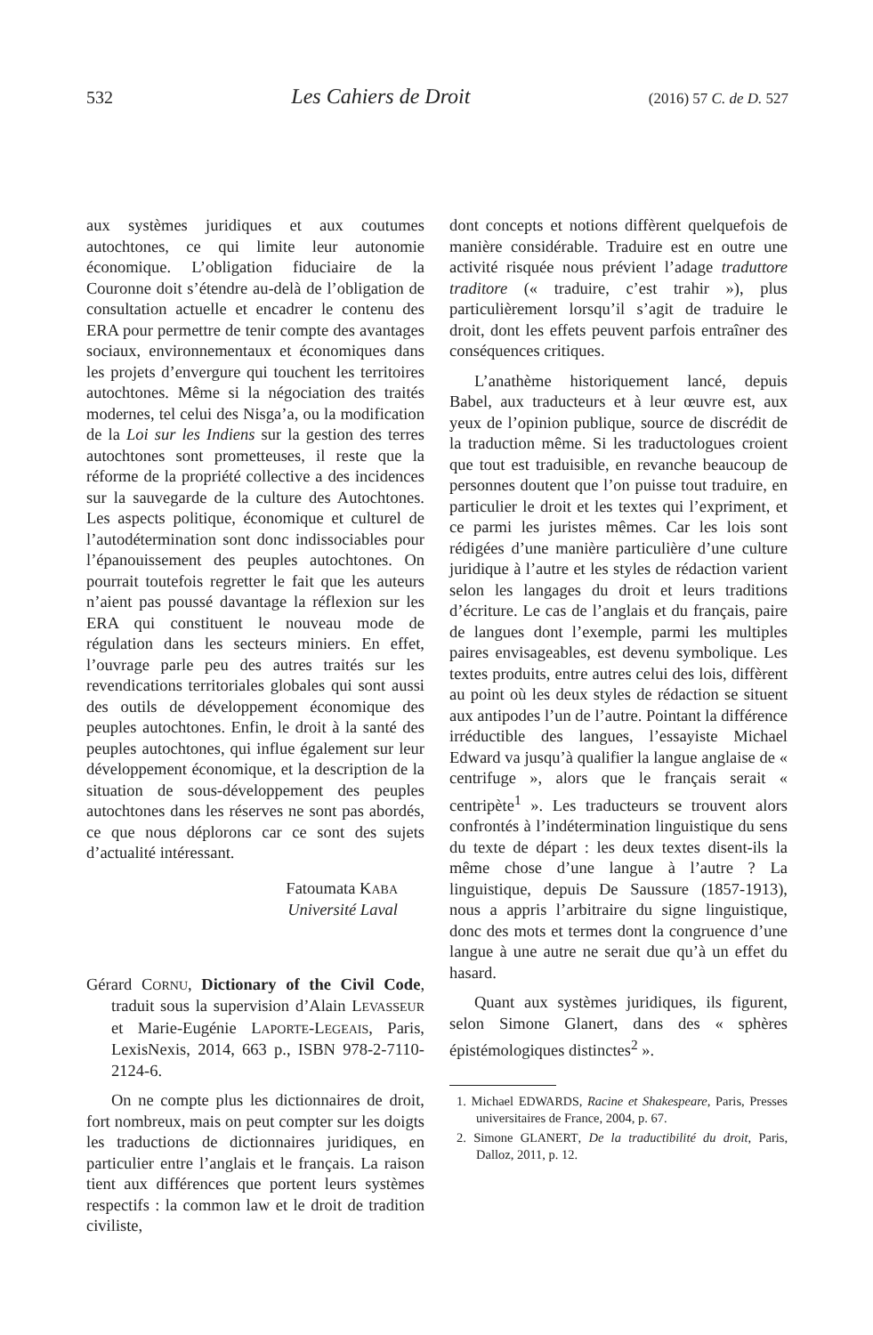532 Les Cahiers de Droit (2016) 57 C. de D. 527
aux systèmes juridiques et aux coutumes autochtones, ce qui limite leur autonomie économique. L’obligation fiduciaire de la Couronne doit s’étendre au-delà de l’obligation de consultation actuelle et encadrer le contenu des ERA pour permettre de tenir compte des avantages sociaux, environnementaux et économiques dans les projets d’envergure qui touchent les territoires autochtones. Même si la négociation des traités modernes, tel celui des Nisga’a, ou la modification de la Loi sur les Indiens sur la gestion des terres autochtones sont prometteuses, il reste que la réforme de la propriété collective a des incidences sur la sauvegarde de la culture des Autochtones. Les aspects politique, économique et culturel de l’autodétermination sont donc indissociables pour l’épanouissement des peuples autochtones. On pourrait toutefois regretter le fait que les auteurs n’aient pas poussé davantage la réflexion sur les ERA qui constituent le nouveau mode de régulation dans les secteurs miniers. En effet, l’ouvrage parle peu des autres traités sur les revendications territoriales globales qui sont aussi des outils de développement économique des peuples autochtones. Enfin, le droit à la santé des peuples autochtones, qui influe également sur leur développement économique, et la description de la situation de sous-développement des peuples autochtones dans les réserves ne sont pas abordés, ce que nous déplorons car ce sont des sujets d’actualité intéressant.
Fatoumata KABA
Université Laval
Gérard CORNU, Dictionary of the Civil Code, traduit sous la supervision d’Alain LEVASSEUR et Marie-Eugénie LAPORTE-LEGEAIS, Paris, LexisNexis, 2014, 663 p., ISBN 978-2-7110-2124-6.
On ne compte plus les dictionnaires de droit, fort nombreux, mais on peut compter sur les doigts les traductions de dictionnaires juridiques, en particulier entre l’anglais et le français. La raison tient aux différences que portent leurs systèmes respectifs : la common law et le droit de tradition civiliste,
dont concepts et notions diffèrent quelquefois de manière considérable. Traduire est en outre une activité risquée nous prévient l’adage traduttore traditore (« traduire, c’est trahir »), plus particulièrement lorsqu’il s’agit de traduire le droit, dont les effets peuvent parfois entraîner des conséquences critiques.
L’anathème historiquement lancé, depuis Babel, aux traducteurs et à leur œuvre est, aux yeux de l’opinion publique, source de discrédit de la traduction même. Si les traductologues croient que tout est traduisible, en revanche beaucoup de personnes doutent que l’on puisse tout traduire, en particulier le droit et les textes qui l’expriment, et ce parmi les juristes mêmes. Car les lois sont rédigées d’une manière particulière d’une culture juridique à l’autre et les styles de rédaction varient selon les langages du droit et leurs traditions d’écriture. Le cas de l’anglais et du français, paire de langues dont l’exemple, parmi les multiples paires envisageables, est devenu symbolique. Les textes produits, entre autres celui des lois, diffèrent au point où les deux styles de rédaction se situent aux antipodes l’un de l’autre. Pointant la différence irréductible des langues, l’essayiste Michael Edward va jusqu’à qualifier la langue anglaise de « centrifuge », alors que le français serait « centripète<sup>1</sup> ». Les traducteurs se trouvent alors confrontés à l’indétermination linguistique du sens du texte de départ : les deux textes disent-ils la même chose d’une langue à l’autre ? La linguistique, depuis De Saussure (1857-1913), nous a appris l’arbitraire du signe linguistique, donc des mots et termes dont la congruence d’une langue à une autre ne serait due qu’à un effet du hasard.
Quant aux systèmes juridiques, ils figurent, selon Simone Glanert, dans des « sphères épistémologiques distinctes<sup>2</sup> ».
1. Michael EDWARDS, Racine et Shakespeare, Paris, Presses universitaires de France, 2004, p. 67.
2. Simone GLANERT, De la traductibilité du droit, Paris, Dalloz, 2011, p. 12.